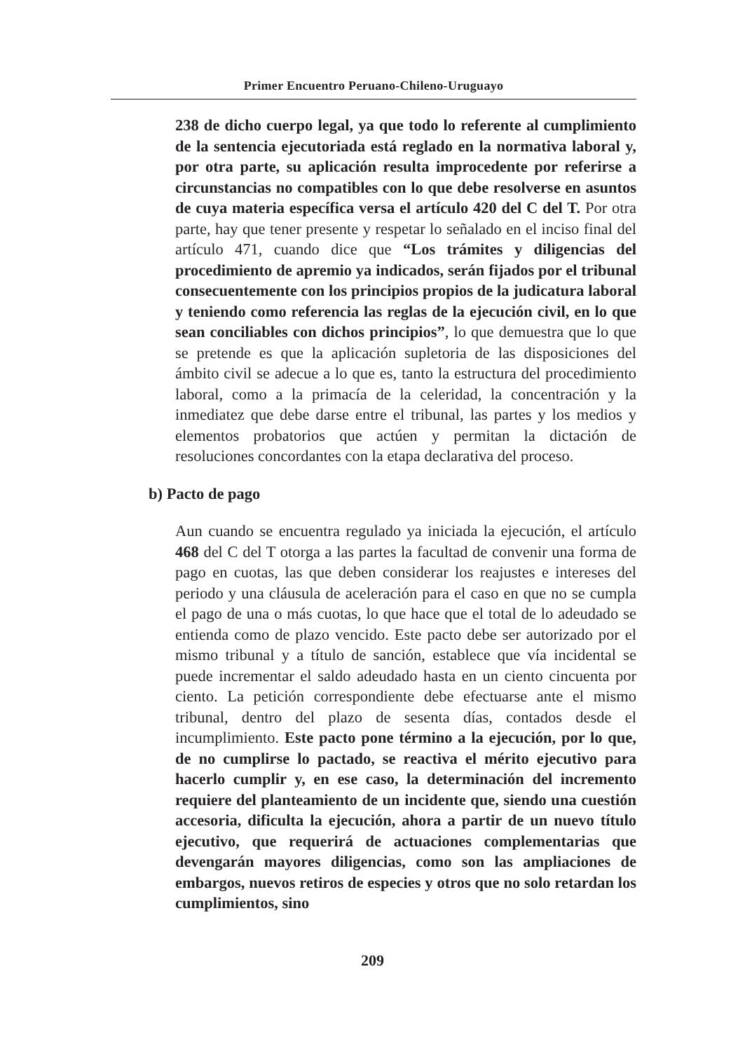Primer Encuentro Peruano-Chileno-Uruguayo
238 de dicho cuerpo legal, ya que todo lo referente al cumplimiento de la sentencia ejecutoriada está reglado en la normativa laboral y, por otra parte, su aplicación resulta improcedente por referirse a circunstancias no compatibles con lo que debe resolverse en asuntos de cuya materia específica versa el artículo 420 del C del T. Por otra parte, hay que tener presente y respetar lo señalado en el inciso final del artículo 471, cuando dice que “Los trámites y diligencias del procedimiento de apremio ya indicados, serán fijados por el tribunal consecuentemente con los principios propios de la judicatura laboral y teniendo como referencia las reglas de la ejecución civil, en lo que sean conciliables con dichos principios”, lo que demuestra que lo que se pretende es que la aplicación supletoria de las disposiciones del ámbito civil se adecue a lo que es, tanto la estructura del procedimiento laboral, como a la primacía de la celeridad, la concentración y la inmediatez que debe darse entre el tribunal, las partes y los medios y elementos probatorios que actúen y permitan la dictación de resoluciones concordantes con la etapa declarativa del proceso.
b) Pacto de pago
Aun cuando se encuentra regulado ya iniciada la ejecución, el artículo 468 del C del T otorga a las partes la facultad de convenir una forma de pago en cuotas, las que deben considerar los reajustes e intereses del periodo y una cláusula de aceleración para el caso en que no se cumpla el pago de una o más cuotas, lo que hace que el total de lo adeudado se entienda como de plazo vencido. Este pacto debe ser autorizado por el mismo tribunal y a título de sanción, establece que vía incidental se puede incrementar el saldo adeudado hasta en un ciento cincuenta por ciento. La petición correspondiente debe efectuarse ante el mismo tribunal, dentro del plazo de sesenta días, contados desde el incumplimiento. Este pacto pone término a la ejecución, por lo que, de no cumplirse lo pactado, se reactiva el mérito ejecutivo para hacerlo cumplir y, en ese caso, la determinación del incremento requiere del planteamiento de un incidente que, siendo una cuestión accesoria, dificulta la ejecución, ahora a partir de un nuevo título ejecutivo, que requerirá de actuaciones complementarias que devengarán mayores diligencias, como son las ampliaciones de embargos, nuevos retiros de especies y otros que no solo retardan los cumplimientos, sino
209